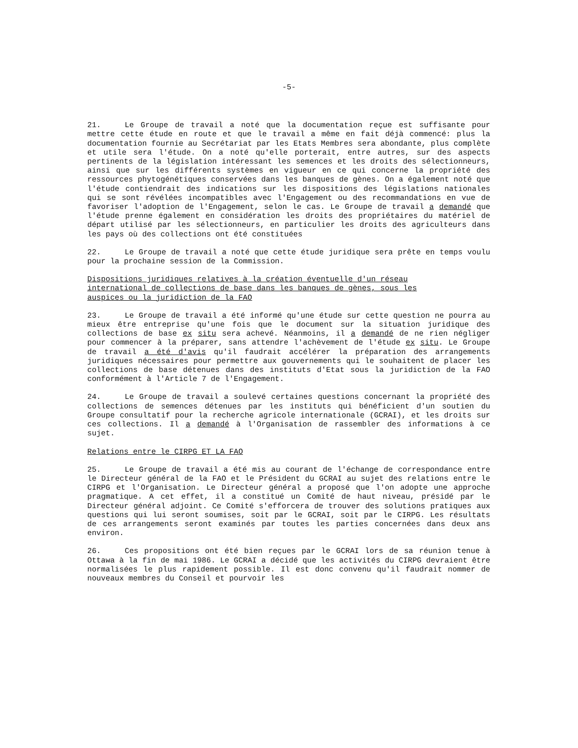-5-
21. Le Groupe de travail a noté que la documentation reçue est suffisante pour mettre cette étude en route et que le travail a même en fait déjà commencé: plus la documentation fournie au Secrétariat par les Etats Membres sera abondante, plus complète et utile sera l'étude. On a noté qu'elle porterait, entre autres, sur des aspects pertinents de la législation intéressant les semences et les droits des sélectionneurs, ainsi que sur les différents systèmes en vigueur en ce qui concerne la propriété des ressources phytogénétiques conservées dans les banques de gènes. On a également noté que l'étude contiendrait des indications sur les dispositions des législations nationales qui se sont révélées incompatibles avec l'Engagement ou des recommandations en vue de favoriser l'adoption de l'Engagement, selon le cas. Le Groupe de travail a demandé que l'étude prenne également en considération les droits des propriétaires du matériel de départ utilisé par les sélectionneurs, en particulier les droits des agriculteurs dans les pays où des collections ont été constituées
22. Le Groupe de travail a noté que cette étude juridique sera prête en temps voulu pour la prochaine session de la Commission.
Dispositions juridiques relatives à la création éventuelle d'un réseau
international de collections de base dans les banques de gènes, sous les
auspices ou la juridiction de la FAO
23. Le Groupe de travail a été informé qu'une étude sur cette question ne pourra au mieux être entreprise qu'une fois que le document sur la situation juridique des collections de base ex situ sera achevé. Néanmoins, il a demandé de ne rien négliger pour commencer à la préparer, sans attendre l'achèvement de l'étude ex situ. Le Groupe de travail a été d'avis qu'il faudrait accélérer la préparation des arrangements juridiques nécessaires pour permettre aux gouvernements qui le souhaitent de placer les collections de base détenues dans des instituts d'Etat sous la juridiction de la FAO conformément à l'Article 7 de l'Engagement.
24. Le Groupe de travail a soulevé certaines questions concernant la propriété des collections de semences détenues par les instituts qui bénéficient d'un soutien du Groupe consultatif pour la recherche agricole internationale (GCRAI), et les droits sur ces collections. Il a demandé à l'Organisation de rassembler des informations à ce sujet.
Relations entre le CIRPG ET LA FAO
25. Le Groupe de travail a été mis au courant de l'échange de correspondance entre le Directeur général de la FAO et le Président du GCRAI au sujet des relations entre le CIRPG et l'Organisation. Le Directeur général a proposé que l'on adopte une approche pragmatique. A cet effet, il a constitué un Comité de haut niveau, présidé par le Directeur général adjoint. Ce Comité s'efforcera de trouver des solutions pratiques aux questions qui lui seront soumises, soit par le GCRAI, soit par le CIRPG. Les résultats de ces arrangements seront examinés par toutes les parties concernées dans deux ans environ.
26. Ces propositions ont été bien reçues par le GCRAI lors de sa réunion tenue à Ottawa à la fin de mai 1986. Le GCRAI a décidé que les activités du CIRPG devraient être normalisées le plus rapidement possible. Il est donc convenu qu'il faudrait nommer de nouveaux membres du Conseil et pourvoir les